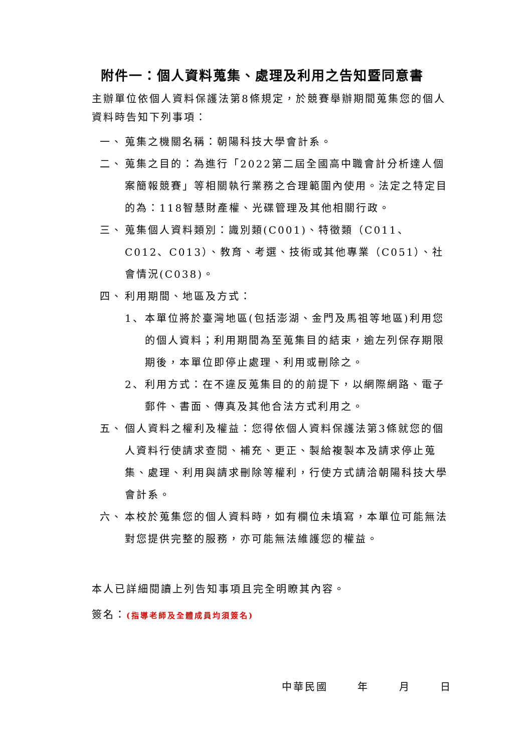附件一：個人資料蒐集、處理及利用之告知暨同意書
主辦單位依個人資料保護法第8條規定，於競賽舉辦期間蒐集您的個人資料時告知下列事項：
一、 蒐集之機關名稱：朝陽科技大學會計系。
二、 蒐集之目的：為進行「2022第二屆全國高中職會計分析達人個案簡報競賽」等相關執行業務之合理範圍內使用。法定之特定目的為：118智慧財產權、光碟管理及其他相關行政。
三、 蒐集個人資料類別：識別類(C001)、特徵類（C011、C012、C013）、教育、考選、技術或其他專業（C051）、社會情況(C038)。
四、 利用期間、地區及方式：
1、 本單位將於臺灣地區(包括澎湖、金門及馬祖等地區)利用您的個人資料；利用期間為至蒐集目的結束，逾左列保存期限期後，本單位即停止處理、利用或刪除之。
2、 利用方式：在不違反蒐集目的的前提下，以網際網路、電子郵件、書面、傳真及其他合法方式利用之。
五、 個人資料之權利及權益：您得依個人資料保護法第3條就您的個人資料行使請求查閱、補充、更正、製給複製本及請求停止蒐集、處理、利用與請求刪除等權利，行使方式請洽朝陽科技大學會計系。
六、 本校於蒐集您的個人資料時，如有欄位未填寫，本單位可能無法對您提供完整的服務，亦可能無法維護您的權益。
本人已詳細閱讀上列告知事項且完全明瞭其內容。
簽名：(指導老師及全體成員均須簽名)
中華民國 年 月 日